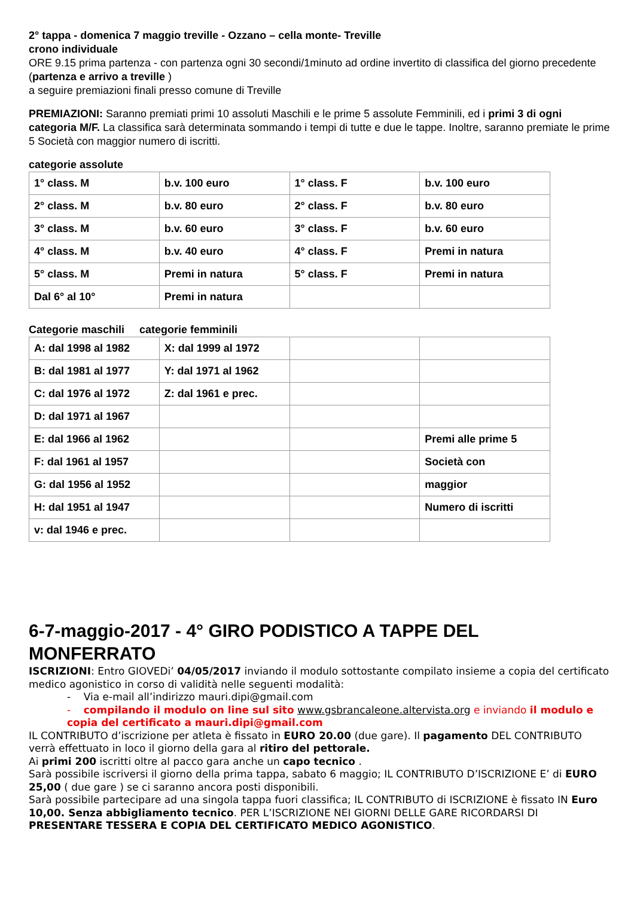2° tappa - domenica 7 maggio treville - Ozzano – cella monte- Treville
crono individuale
ORE 9.15 prima partenza - con partenza ogni 30 secondi/1minuto ad ordine invertito di classifica del giorno precedente (partenza e arrivo a treville )
a seguire premiazioni finali presso comune di Treville
PREMIAZIONI: Saranno premiati primi 10 assoluti Maschili e le prime 5 assolute Femminili, ed i primi 3 di ogni categoria M/F. La classifica sarà determinata sommando i tempi di tutte e due le tappe. Inoltre, saranno premiate le prime 5 Società con maggior numero di iscritti.
categorie assolute
| 1° class. M | b.v. 100 euro | 1° class. F | b.v. 100 euro |
| 2° class. M | b.v. 80 euro | 2° class. F | b.v. 80 euro |
| 3° class. M | b.v. 60 euro | 3° class. F | b.v. 60 euro |
| 4° class. M | b.v. 40 euro | 4° class. F | Premi in natura |
| 5° class. M | Premi in natura | 5° class. F | Premi in natura |
| Dal 6° al 10° | Premi in natura | | |
Categorie maschili categorie femminili
| A: dal 1998 al 1982 | X: dal 1999 al 1972 | | |
| B: dal 1981 al 1977 | Y: dal 1971 al 1962 | | |
| C: dal 1976 al 1972 | Z: dal 1961 e prec. | | |
| D: dal 1971 al 1967 | | | |
| E: dal 1966 al 1962 | | | Premi alle prime 5 |
| F: dal 1961 al 1957 | | | Società con |
| G: dal 1956 al 1952 | | | maggior |
| H: dal 1951 al 1947 | | | Numero di iscritti |
| v: dal 1946 e prec. | | | |
6-7-maggio-2017 - 4° GIRO PODISTICO A TAPPE DEL MONFERRATO
ISCRIZIONI: Entro GIOVEDi’ 04/05/2017 inviando il modulo sottostante compilato insieme a copia del certificato medico agonistico in corso di validità nelle seguenti modalità:
- Via e-mail all’indirizzo mauri.dipi@gmail.com
- compilando il modulo on line sul sito www.gsbrancaleone.altervista.org e inviando il modulo e copia del certificato a mauri.dipi@gmail.com
IL CONTRIBUTO d’iscrizione per atleta è fissato in EURO 20.00 (due gare). Il pagamento DEL CONTRIBUTO verrà effettuato in loco il giorno della gara al ritiro del pettorale.
Ai primi 200 iscritti oltre al pacco gara anche un capo tecnico .
Sarà possibile iscriversi il giorno della prima tappa, sabato 6 maggio; IL CONTRIBUTO D’ISCRIZIONE E’ di EURO 25,00 ( due gare ) se ci saranno ancora posti disponibili.
Sarà possibile partecipare ad una singola tappa fuori classifica; IL CONTRIBUTO di ISCRIZIONE è fissato IN Euro 10,00. Senza abbigliamento tecnico. PER L’ISCRIZIONE NEI GIORNI DELLE GARE RICORDARSI DI PRESENTARE TESSERA E COPIA DEL CERTIFICATO MEDICO AGONISTICO.